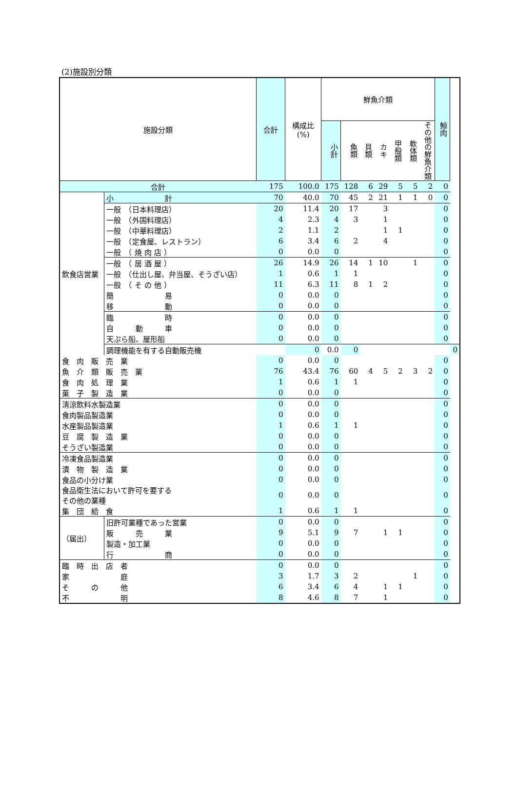(2)施設別分類
| 施設分類 | | 合計 | 構成比 (%) | 鮮魚介類 | | | | | | | 鯨肉 | |
| --- | --- | --- | --- | --- | --- | --- | --- | --- | --- | --- | --- | --- |
| | | | | 小計 | 魚類 | 貝類 | カキ | 甲殻類 | 軟体類 | その他の鮮魚介類 | | |
| 合計 | | 175 | 100.0 | 175 | 128 | 6 | 29 | 5 | 5 | 2 | 0 | |
| 飲食店営業 | 小 計 | 70 | 40.0 | 70 | 45 | 2 | 21 | 1 | 1 | 0 | 0 | |
| | 一般 （日本料理店） | 20 | 11.4 | 20 | 17 | | 3 | | | | 0 | |
| | 一般 （外国料理店） | 4 | 2.3 | 4 | 3 | | 1 | | | | 0 | |
| | 一般 （中華料理店） | 2 | 1.1 | 2 | | | 1 | 1 | | | 0 | |
| | 一般 （定食屋、レストラン） | 6 | 3.4 | 6 | 2 | | 4 | | | | 0 | |
| | 一般 （ 焼 肉 店 ） | 0 | 0.0 | 0 | | | | | | | 0 | |
| | 一般 （ 居 酒 屋 ） | 26 | 14.9 | 26 | 14 | 1 | 10 | | 1 | | 0 | |
| | 一般 （仕出し屋、弁当屋、そうざい店） | 1 | 0.6 | 1 | 1 | | | | | | 0 | |
| | 一般 （ そ の 他 ） | 11 | 6.3 | 11 | 8 | 1 | 2 | | | | 0 | |
| | 簡 易 | 0 | 0.0 | 0 | | | | | | | 0 | |
| | 移 動 | 0 | 0.0 | 0 | | | | | | | 0 | |
| | 臨 時 | 0 | 0.0 | 0 | | | | | | | 0 | |
| | 自 動 車 | 0 | 0.0 | 0 | | | | | | | 0 | |
| | 天ぷら船、屋形船 | 0 | 0.0 | 0 | | | | | | | 0 | |
| | 調理機能を有する自動販売機 | | 0 | 0.0 | 0 | | | | | | | 0 |
| 食 肉 販 売 業 | | 0 | 0.0 | 0 | | | | | | | 0 | |
| 魚 介 類 販 売 業 | | 76 | 43.4 | 76 | 60 | 4 | 5 | 2 | 3 | 2 | 0 | |
| 食 肉 処 理 業 | | 1 | 0.6 | 1 | 1 | | | | | | 0 | |
| 菓 子 製 造 業 | | 0 | 0.0 | 0 | | | | | | | 0 | |
| 清涼飲料水製造業 | | 0 | 0.0 | 0 | | | | | | | 0 | |
| 食肉製品製造業 | | 0 | 0.0 | 0 | | | | | | | 0 | |
| 水産製品製造業 | | 1 | 0.6 | 1 | 1 | | | | | | 0 | |
| 豆 腐 製 造 業 | | 0 | 0.0 | 0 | | | | | | | 0 | |
| そうざい製造業 | | 0 | 0.0 | 0 | | | | | | | 0 | |
| 冷凍食品製造業 | | 0 | 0.0 | 0 | | | | | | | 0 | |
| 漬 物 製 造 業 | | 0 | 0.0 | 0 | | | | | | | 0 | |
| 食品の小分け業 | | 0 | 0.0 | 0 | | | | | | | 0 | |
| 食品衛生法において許可を要する その他の業種 | | 0 | 0.0 | 0 | | | | | | | 0 | |
| 集 団 給 食 | | 1 | 0.6 | 1 | 1 | | | | | | 0 | |
| （届出） | 旧許可業種であった営業 | 0 | 0.0 | 0 | | | | | | | 0 | |
| | 販 売 業 | 9 | 5.1 | 9 | 7 | | 1 | 1 | | | 0 | |
| | 製造・加工業 | 0 | 0.0 | 0 | | | | | | | 0 | |
| | 行 商 | 0 | 0.0 | 0 | | | | | | | 0 | |
| 臨 時 出 店 者 | | 0 | 0.0 | 0 | | | | | | | 0 | |
| 家 庭 | | 3 | 1.7 | 3 | 2 | | | | 1 | | 0 | |
| そ の 他 | | 6 | 3.4 | 6 | 4 | | 1 | 1 | | | 0 | |
| 不 明 | | 8 | 4.6 | 8 | 7 | | 1 | | | | 0 | |